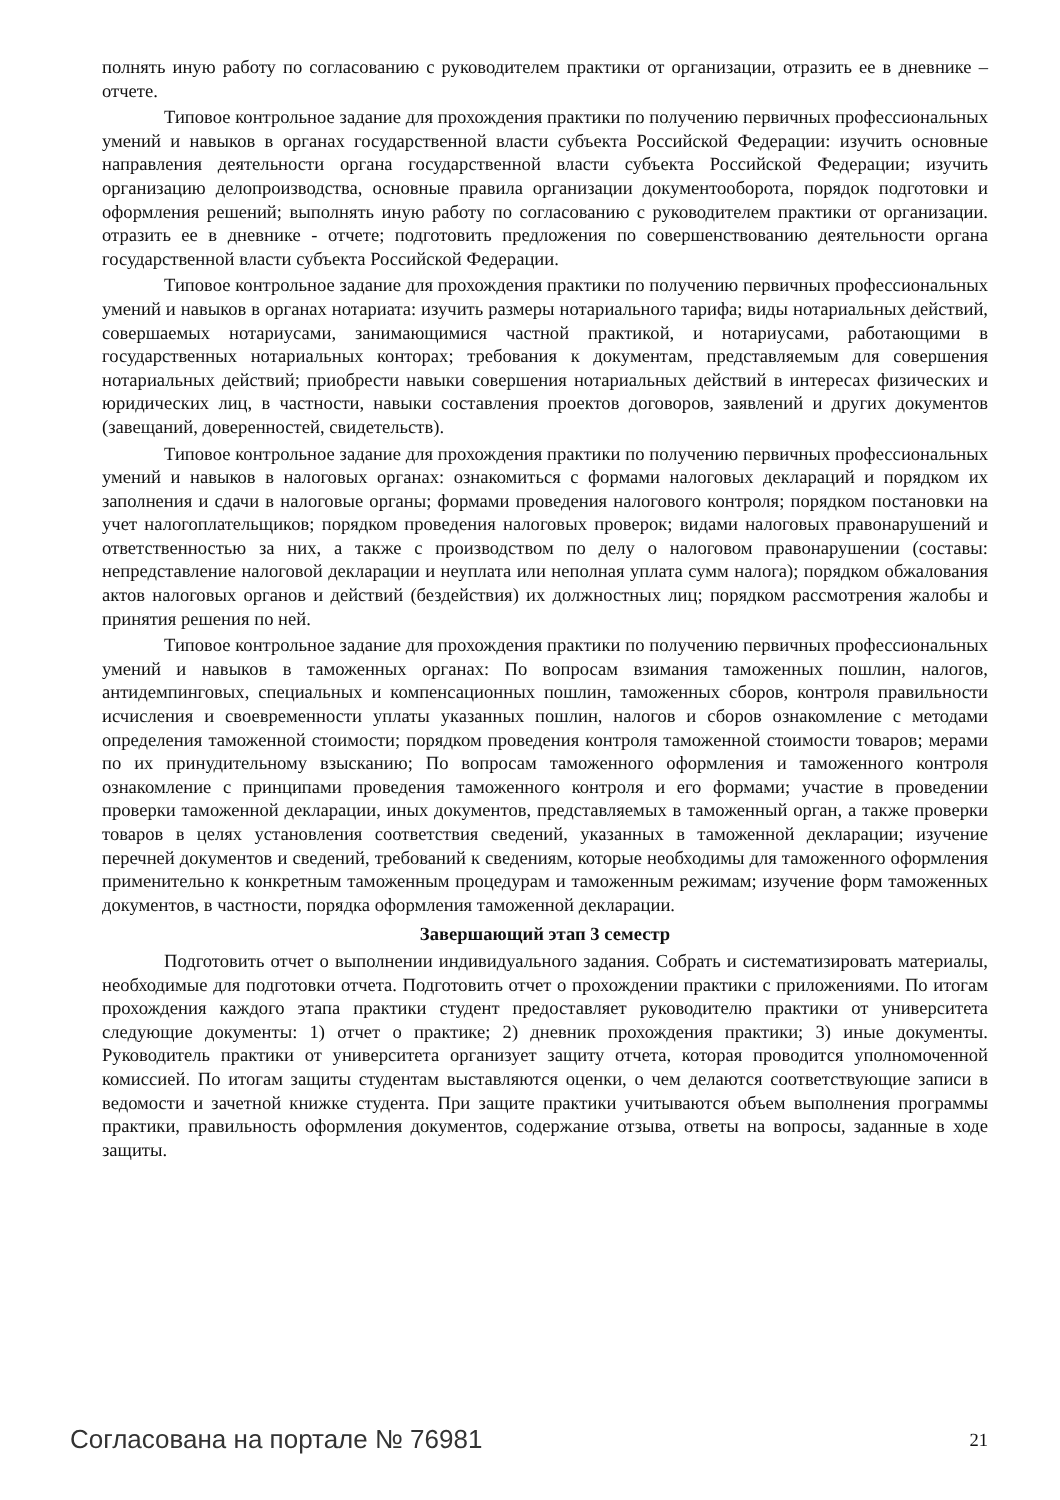полнять иную работу по согласованию с руководителем практики от организации, отразить ее в дневнике – отчете.
Типовое контрольное задание для прохождения практики по получению первичных профессиональных умений и навыков в органах государственной власти субъекта Российской Федерации: изучить основные направления деятельности органа государственной власти субъекта Российской Федерации; изучить организацию делопроизводства, основные правила организации документооборота, порядок подготовки и оформления решений; выполнять иную работу по согласованию с руководителем практики от организации. отразить ее в дневнике - отчете; подготовить предложения по совершенствованию деятельности органа государственной власти субъекта Российской Федерации.
Типовое контрольное задание для прохождения практики по получению первичных профессиональных умений и навыков в органах нотариата: изучить размеры нотариального тарифа; виды нотариальных действий, совершаемых нотариусами, занимающимися частной практикой, и нотариусами, работающими в государственных нотариальных конторах; требования к документам, представляемым для совершения нотариальных действий; приобрести навыки совершения нотариальных действий в интересах физических и юридических лиц, в частности, навыки составления проектов договоров, заявлений и других документов (завещаний, доверенностей, свидетельств).
Типовое контрольное задание для прохождения практики по получению первичных профессиональных умений и навыков в налоговых органах: ознакомиться с формами налоговых деклараций и порядком их заполнения и сдачи в налоговые органы; формами проведения налогового контроля; порядком постановки на учет налогоплательщиков; порядком проведения налоговых проверок; видами налоговых правонарушений и ответственностью за них, а также с производством по делу о налоговом правонарушении (составы: непредставление налоговой декларации и неуплата или неполная уплата сумм налога); порядком обжалования актов налоговых органов и действий (бездействия) их должностных лиц; порядком рассмотрения жалобы и принятия решения по ней.
Типовое контрольное задание для прохождения практики по получению первичных профессиональных умений и навыков в таможенных органах: По вопросам взимания таможенных пошлин, налогов, антидемпинговых, специальных и компенсационных пошлин, таможенных сборов, контроля правильности исчисления и своевременности уплаты указанных пошлин, налогов и сборов ознакомление с методами определения таможенной стоимости; порядком проведения контроля таможенной стоимости товаров; мерами по их принудительному взысканию; По вопросам таможенного оформления и таможенного контроля ознакомление с принципами проведения таможенного контроля и его формами; участие в проведении проверки таможенной декларации, иных документов, представляемых в таможенный орган, а также проверки товаров в целях установления соответствия сведений, указанных в таможенной декларации; изучение перечней документов и сведений, требований к сведениям, которые необходимы для таможенного оформления применительно к конкретным таможенным процедурам и таможенным режимам; изучение форм таможенных документов, в частности, порядка оформления таможенной декларации.
Завершающий этап 3 семестр
Подготовить отчет о выполнении индивидуального задания. Собрать и систематизировать материалы, необходимые для подготовки отчета. Подготовить отчет о прохождении практики с приложениями. По итогам прохождения каждого этапа практики студент предоставляет руководителю практики от университета следующие документы: 1) отчет о практике; 2) дневник прохождения практики; 3) иные документы. Руководитель практики от университета организует защиту отчета, которая проводится уполномоченной комиссией. По итогам защиты студентам выставляются оценки, о чем делаются соответствующие записи в ведомости и зачетной книжке студента. При защите практики учитываются объем выполнения программы практики, правильность оформления документов, содержание отзыва, ответы на вопросы, заданные в ходе защиты.
Согласована на портале № 76981 21